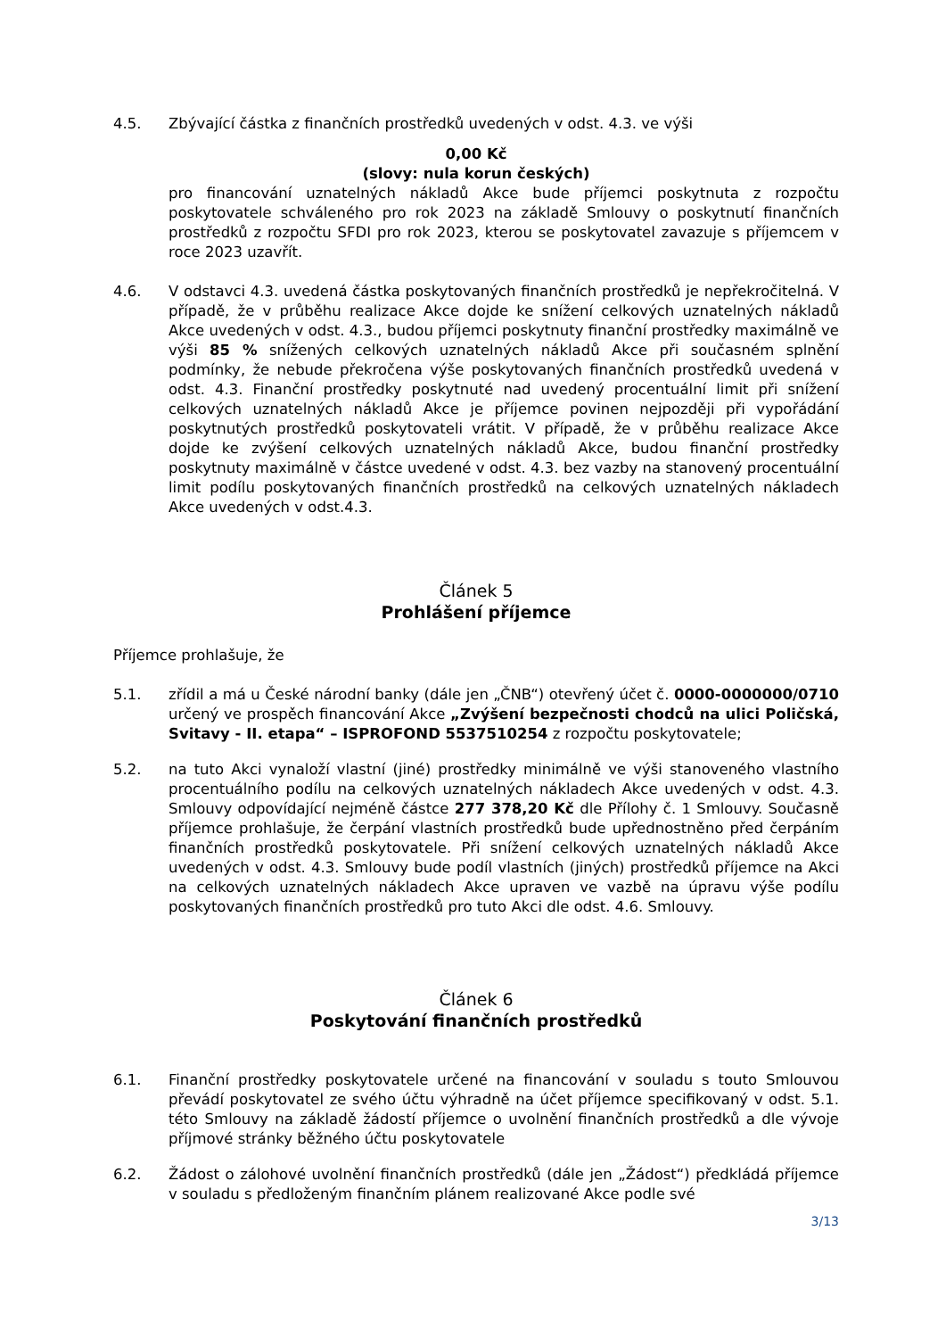4.5. Zbývající částka z finančních prostředků uvedených v odst. 4.3. ve výši
0,00 Kč
(slovy: nula korun českých)
pro financování uznatelných nákladů Akce bude příjemci poskytnuta z rozpočtu poskytovatele schváleného pro rok 2023 na základě Smlouvy o poskytnutí finančních prostředků z rozpočtu SFDI pro rok 2023, kterou se poskytovatel zavazuje s příjemcem v roce 2023 uzavřít.
4.6. V odstavci 4.3. uvedená částka poskytovaných finančních prostředků je nepřekročitelná. V případě, že v průběhu realizace Akce dojde ke snížení celkových uznatelných nákladů Akce uvedených v odst. 4.3., budou příjemci poskytnuty finanční prostředky maximálně ve výši 85 % snížených celkových uznatelných nákladů Akce při současném splnění podmínky, že nebude překročena výše poskytovaných finančních prostředků uvedená v odst. 4.3. Finanční prostředky poskytnuté nad uvedený procentuální limit při snížení celkových uznatelných nákladů Akce je příjemce povinen nejpozději při vypořádání poskytnutých prostředků poskytovateli vrátit. V případě, že v průběhu realizace Akce dojde ke zvýšení celkových uznatelných nákladů Akce, budou finanční prostředky poskytnuty maximálně v částce uvedené v odst. 4.3. bez vazby na stanovený procentuální limit podílu poskytovaných finančních prostředků na celkových uznatelných nákladech Akce uvedených v odst.4.3.
Článek 5
Prohlášení příjemce
Příjemce prohlašuje, že
5.1. zřídil a má u České národní banky (dále jen „ČNB“) otevřený účet č. 0000-0000000/0710 určený ve prospěch financování Akce „Zvýšení bezpečnosti chodců na ulici Poličská, Svitavy - II. etapa“ – ISPROFOND 5537510254 z rozpočtu poskytovatele;
5.2. na tuto Akci vynaloží vlastní (jiné) prostředky minimálně ve výši stanoveného vlastního procentuálního podílu na celkových uznatelných nákladech Akce uvedených v odst. 4.3. Smlouvy odpovídající nejméně částce 277 378,20 Kč dle Přílohy č. 1 Smlouvy. Současně příjemce prohlašuje, že čerpání vlastních prostředků bude upřednostněno před čerpáním finančních prostředků poskytovatele. Při snížení celkových uznatelných nákladů Akce uvedených v odst. 4.3. Smlouvy bude podíl vlastních (jiných) prostředků příjemce na Akci na celkových uznatelných nákladech Akce upraven ve vazbě na úpravu výše podílu poskytovaných finančních prostředků pro tuto Akci dle odst. 4.6. Smlouvy.
Článek 6
Poskytování finančních prostředků
6.1. Finanční prostředky poskytovatele určené na financování v souladu s touto Smlouvou převádí poskytovatel ze svého účtu výhradně na účet příjemce specifikovaný v odst. 5.1. této Smlouvy na základě žádostí příjemce o uvolnění finančních prostředků a dle vývoje příjmové stránky běžného účtu poskytovatele
6.2. Žádost o zálohové uvolnění finančních prostředků (dále jen „Žádost“) předkládá příjemce v souladu s předloženým finančním plánem realizované Akce podle své
3/13